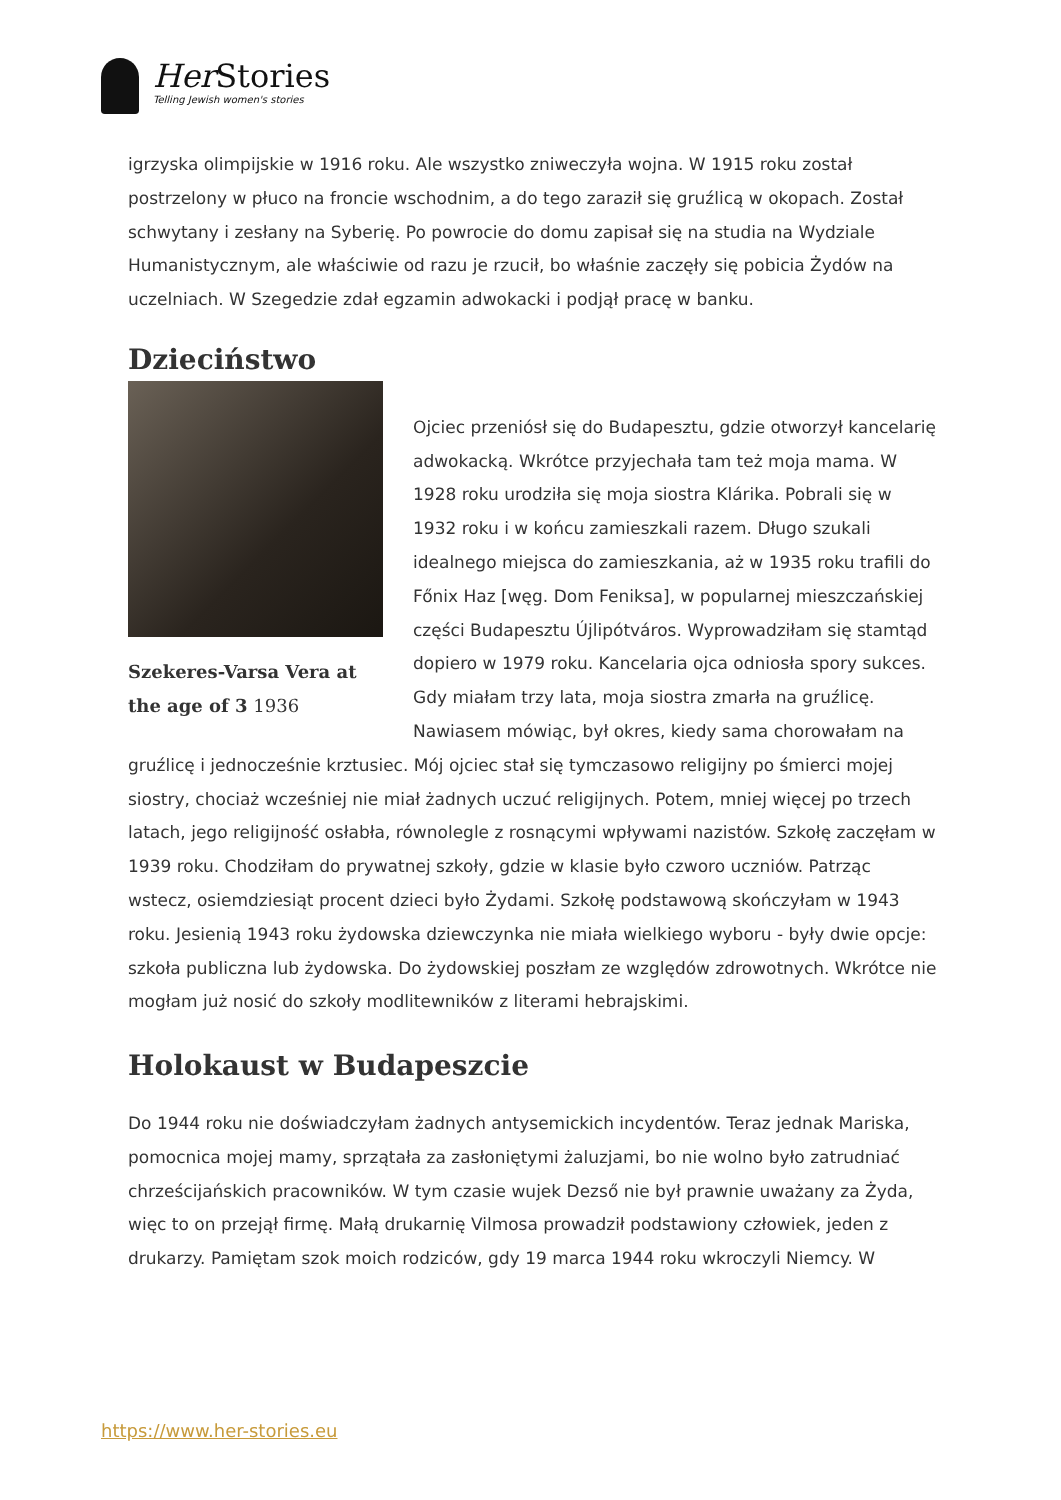Her Stories
Telling Jewish women's stories
igrzyska olimpijskie w 1916 roku. Ale wszystko zniweczyła wojna. W 1915 roku został postrzelony w płuco na froncie wschodnim, a do tego zaraził się gruźlicą w okopach. Został schwytany i zesłany na Syberię. Po powrocie do domu zapisał się na studia na Wydziale Humanistycznym, ale właściwie od razu je rzucił, bo właśnie zaczęły się pobicia Żydów na uczelniach. W Szegedzie zdał egzamin adwokacki i podjął pracę w banku.
Dzieciństwo
Szekeres-Varsa Vera at the age of 3 1936
Ojciec przeniósł się do Budapesztu, gdzie otworzył kancelarię adwokacką. Wkrótce przyjechała tam też moja mama. W 1928 roku urodziła się moja siostra Klárika. Pobrali się w 1932 roku i w końcu zamieszkali razem. Długo szukali idealnego miejsca do zamieszkania, aż w 1935 roku trafili do Főnix Haz [węg. Dom Feniksa], w popularnej mieszczańskiej części Budapesztu Újlipótváros. Wyprowadziłam się stamtąd dopiero w 1979 roku. Kancelaria ojca odniosła spory sukces. Gdy miałam trzy lata, moja siostra zmarła na gruźlicę. Nawiasem mówiąc, był okres, kiedy sama chorowałam na gruźlicę i jednocześnie krztusiec. Mój ojciec stał się tymczasowo religijny po śmierci mojej siostry, chociaż wcześniej nie miał żadnych uczuć religijnych. Potem, mniej więcej po trzech latach, jego religijność osłabła, równolegle z rosnącymi wpływami nazistów. Szkołę zaczęłam w 1939 roku. Chodziłam do prywatnej szkoły, gdzie w klasie było czworo uczniów. Patrząc wstecz, osiemdziesiąt procent dzieci było Żydami. Szkołę podstawową skończyłam w 1943 roku. Jesienią 1943 roku żydowska dziewczynka nie miała wielkiego wyboru - były dwie opcje: szkoła publiczna lub żydowska. Do żydowskiej poszłam ze względów zdrowotnych. Wkrótce nie mogłam już nosić do szkoły modlitewników z literami hebrajskimi.
Holokaust w Budapeszcie
Do 1944 roku nie doświadczyłam żadnych antysemickich incydentów. Teraz jednak Mariska, pomocnica mojej mamy, sprzątała za zasłoniętymi żaluzjami, bo nie wolno było zatrudniać chrześcijańskich pracowników. W tym czasie wujek Dezső nie był prawnie uważany za Żyda, więc to on przejął firmę. Małą drukarnię Vilmosa prowadził podstawiony człowiek, jeden z drukarzy. Pamiętam szok moich rodziców, gdy 19 marca 1944 roku wkroczyli Niemcy. W
https://www.her-stories.eu